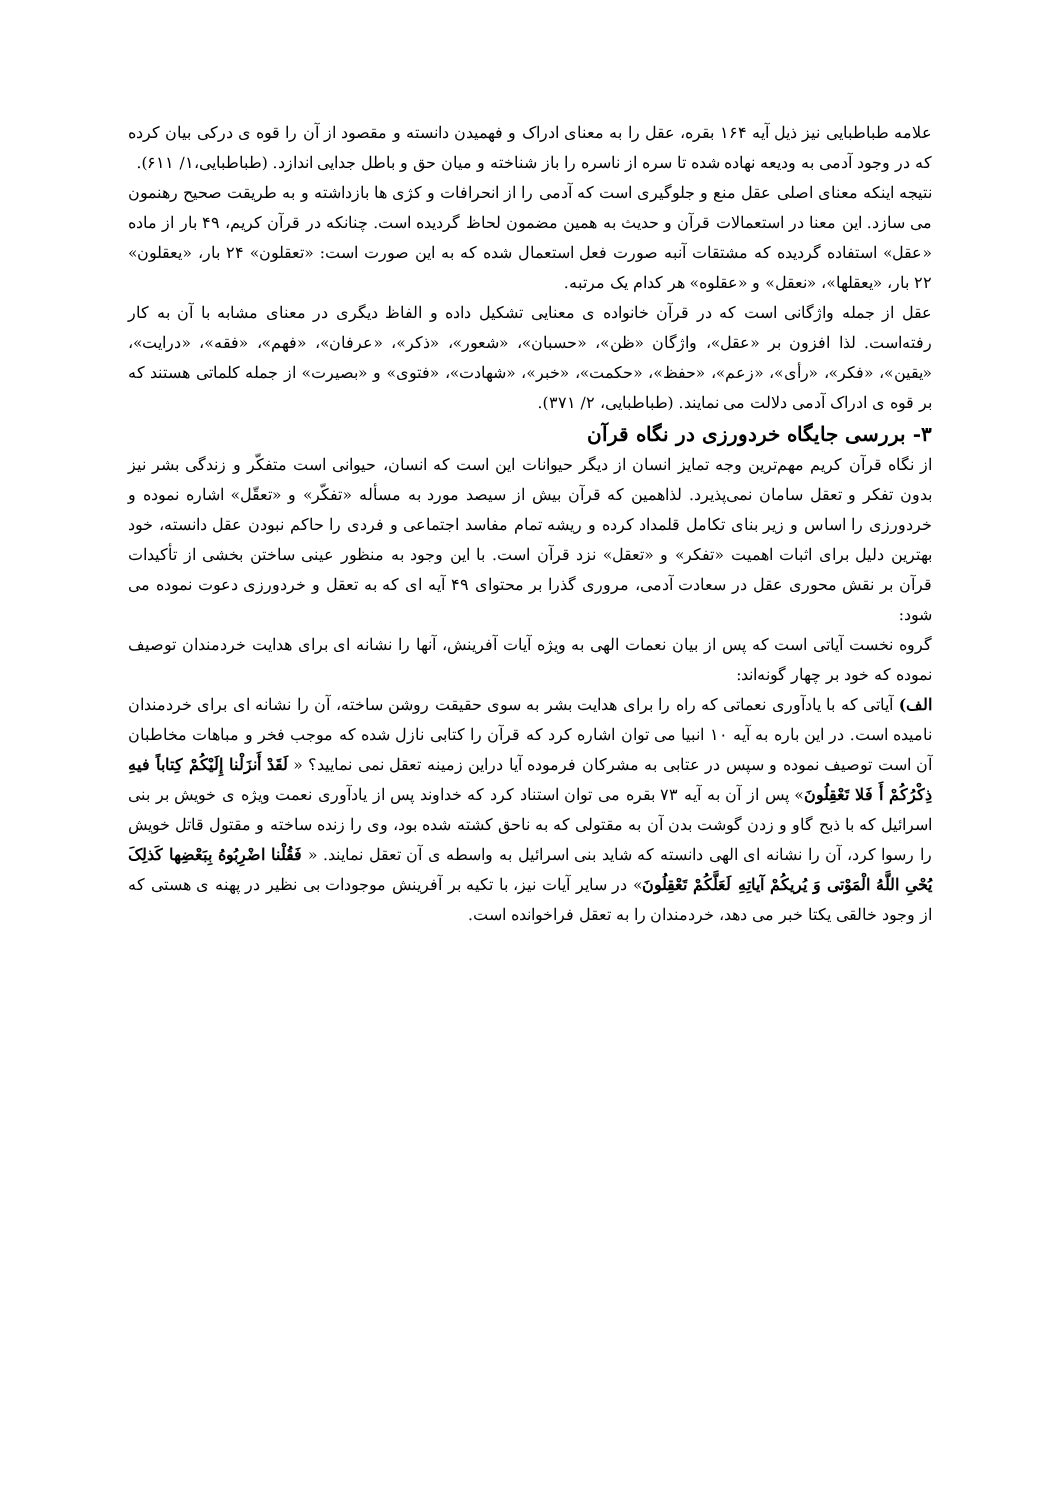علامه طباطبایی نیز ذیل آیه ۱۶۴ بقره، عقل را به معنای ادراک و فهمیدن دانسته و مقصود از آن را قوه ی درکی بیان کرده که در وجود آدمی به ودیعه نهاده شده تا سره از ناسره را باز شناخته و میان حق و باطل جدایی اندازد. (طباطبایی،۱/ ۶۱۱).
نتیجه اینکه معنای اصلی عقل منع و جلوگیری است که آدمی را از انحرافات و کژی ها بازداشته و به طریقت صحیح رهنمون می سازد. این معنا در استعمالات قرآن و حدیث به همین مضمون لحاظ گردیده است. چنانکه در قرآن کریم، ۴۹ بار از ماده «عقل» استفاده گردیده که مشتقات آنبه صورت فعل استعمال شده که به این صورت است: «تعقلون» ۲۴ بار، «یعقلون» ۲۲ بار، «یعقلها»، «نعقل» و «عقلوه» هر کدام یک مرتبه.
عقل از جمله واژگانی است که در قرآن خانواده ی معنایی تشکیل داده و الفاظ دیگری در معنای مشابه با آن به کار رفته‌است. لذا افزون بر «عقل»، واژگان «ظن»، «حسبان»، «شعور»، «ذکر»، «عرفان»، «فهم»، «فقه»، «درایت»، «یقین»، «فکر»، «رأی»، «زعم»، «حفظ»، «حکمت»، «خبر»، «شهادت»، «فتوی» و «بصیرت» از جمله کلماتی هستند که بر قوه ی ادراک آدمی دلالت می نمایند. (طباطبایی، ۲/ ۳۷۱).
۳- بررسی جایگاه خردورزی در نگاه قرآن
از نگاه قرآن کریم مهم‌ترین وجه تمایز انسان از دیگر حیوانات این است که انسان، حیوانی است متفکّر و زندگی بشر نیز بدون تفکر و تعقل سامان نمی‌پذیرد. لذاهمین که قرآن بیش از سیصد مورد به مسأله «تفکّر» و «تعقّل» اشاره نموده و خردورزی را اساس و زیر بنای تکامل قلمداد کرده و ریشه تمام مفاسد اجتماعی و فردی را حاکم نبودن عقل دانسته، خود بهترین دلیل برای اثبات اهمیت «تفکر» و «تعقل» نزد قرآن است. با این وجود به منظور عینی ساختن بخشی از تأکیدات قرآن بر نقش محوری عقل در سعادت آدمی، مروری گذرا بر محتوای ۴۹ آیه ای که به تعقل و خردورزی دعوت نموده می شود:
گروه نخست آیاتی است که پس از بیان نعمات الهی به ویژه آیات آفرینش، آنها را نشانه ای برای هدایت خردمندان توصیف نموده که خود بر چهار گونه‌اند:
الف) آیاتی که با یادآوری نعماتی که راه را برای هدایت بشر به سوی حقیقت روشن ساخته، آن را نشانه ای برای خردمندان نامیده است. در این باره به آیه ۱۰ انبیا می توان اشاره کرد که قرآن را کتابی نازل شده که موجب فخر و مباهات مخاطبان آن است توصیف نموده و سپس در عتابی به مشرکان فرموده آیا دراین زمینه تعقل نمی نمایید؟ « لَقَدْ أَنزَلْنا إِلَیْکُمْ کِتاباً فیهِ ذِکْرُکُمْ أَ فَلا تَعْقِلُونَ» پس از آن به آیه ۷۳ بقره می توان استناد کرد که خداوند پس از یادآوری نعمت ویژه ی خویش بر بنی اسرائیل که با ذبح گاو و زدن گوشت بدن آن به مقتولی که به ناحق کشته شده بود، وی را زنده ساخته و مقتول قاتل خویش را رسوا کرد، آن را نشانه ای الهی دانسته که شاید بنی اسرائیل به واسطه ی آن تعقل نمایند. « فَقُلْنا اضْرِبُوهُ بِبَعْضِها کَذلِکَ یُحْیِ اللَّهُ الْمَوْتى‏ وَ یُریکُمْ آیاتِهِ لَعَلَّکُمْ تَعْقِلُونَ» در سایر آیات نیز، با تکیه بر آفرینش موجودات بی نظیر در پهنه ی هستی که از وجود خالقی یکتا خبر می دهد، خردمندان را به تعقل فراخوانده است.